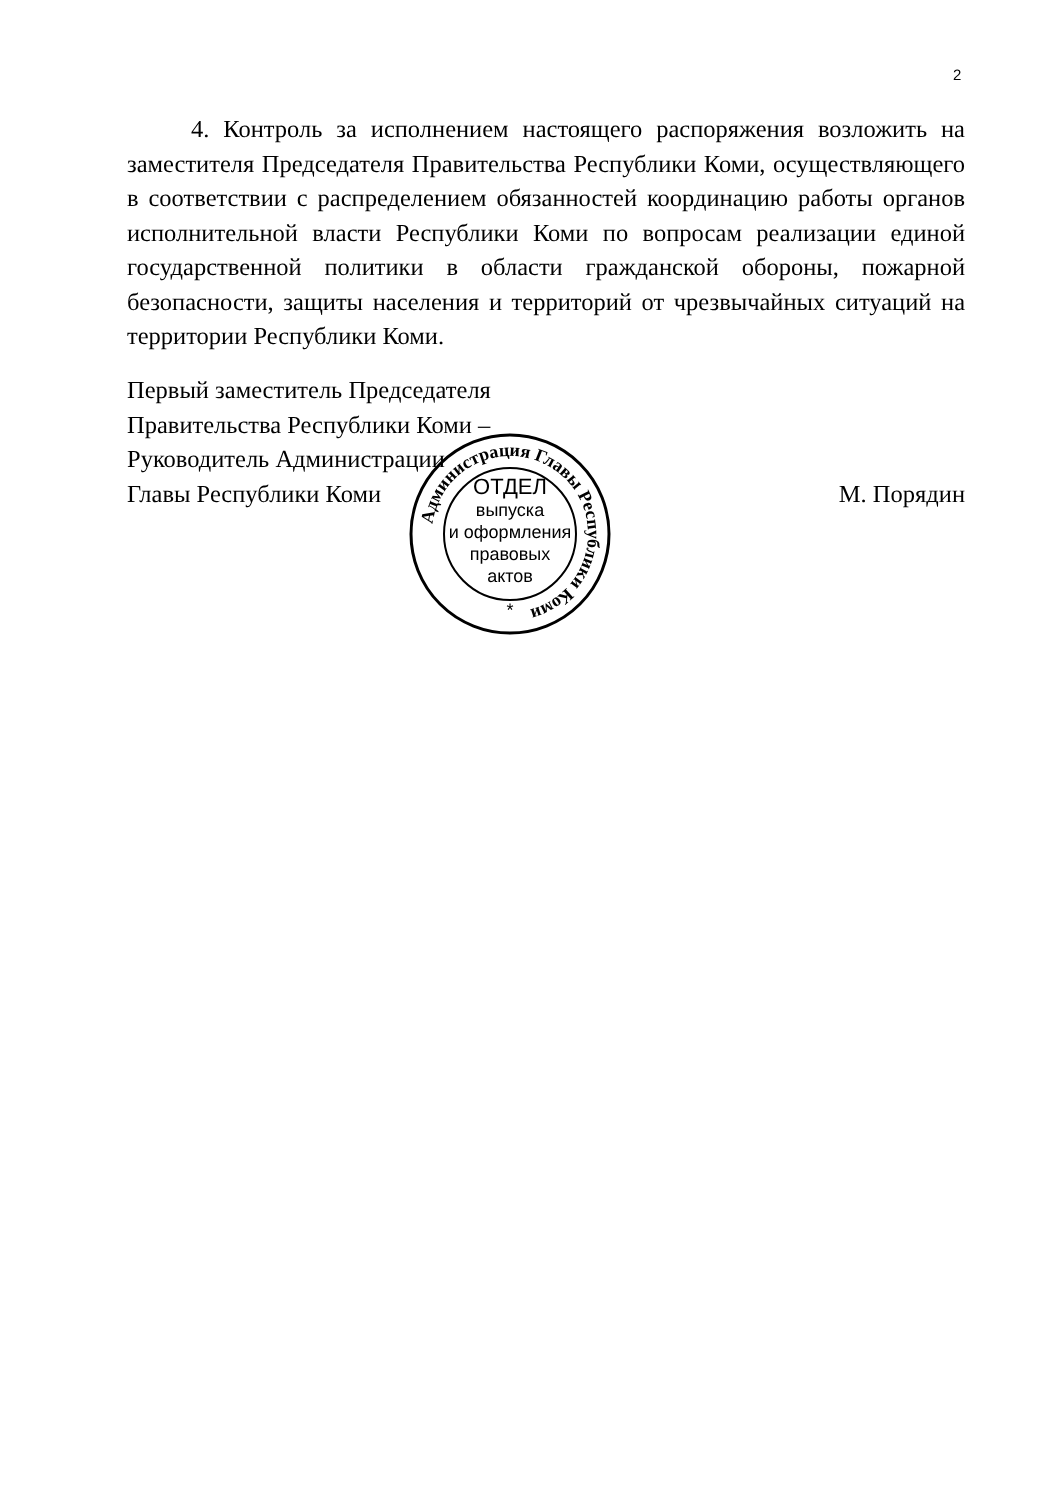2
4. Контроль за исполнением настоящего распоряжения возложить на заместителя Председателя Правительства Республики Коми, осуществляю­щего в соответствии с распределением обязанностей координацию работы органов исполнительной власти Республики Коми по вопросам реализации единой государственной политики в области гражданской обороны, пожар­ной безопасности, защиты населения и территорий от чрезвычайных ситуа­ций на территории Республики Коми.
Первый заместитель Председателя
Правительства Республики Коми –
Руководитель Администрации
Главы Республики Коми М. Порядин
Администрация Главы Республики Коми
ОТДЕЛ
выпуска
и оформления
правовых
актов
*